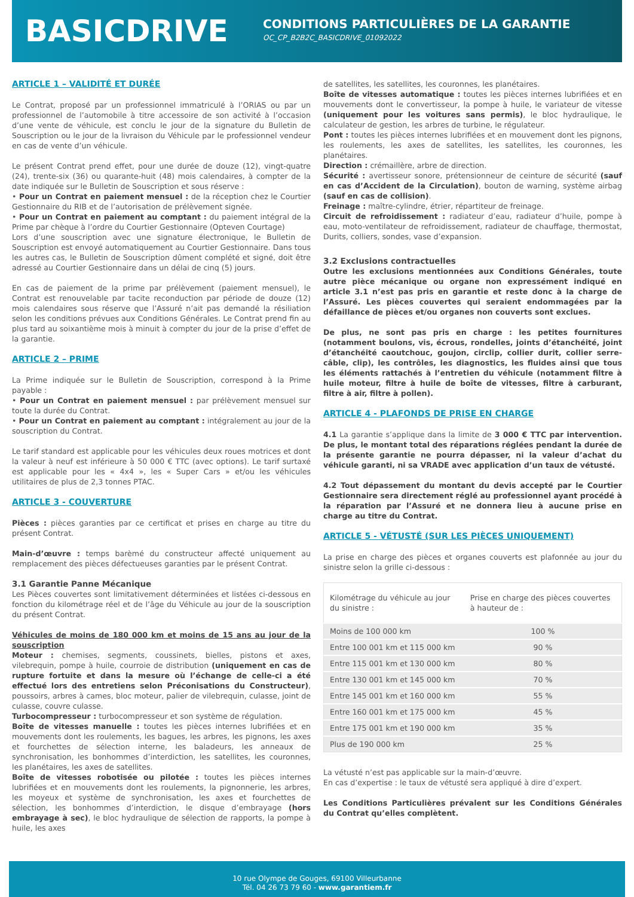BASICDRIVE
CONDITIONS PARTICULIÈRES DE LA GARANTIE
OC_CP_B2B2C_BASICDRIVE_01092022
ARTICLE 1 – VALIDITÉ ET DURÉE
Le Contrat, proposé par un professionnel immatriculé à l’ORIAS ou par un professionnel de l’automobile à titre accessoire de son activité à l’occasion d’une vente de véhicule, est conclu le jour de la signature du Bulletin de Souscription ou le jour de la livraison du Véhicule par le professionnel vendeur en cas de vente d’un véhicule.
Le présent Contrat prend effet, pour une durée de douze (12), vingt-quatre (24), trente-six (36) ou quarante-huit (48) mois calendaires, à compter de la date indiquée sur le Bulletin de Souscription et sous réserve :
• Pour un Contrat en paiement mensuel : de la réception chez le Courtier Gestionnaire du RIB et de l’autorisation de prélèvement signée.
• Pour un Contrat en paiement au comptant : du paiement intégral de la Prime par chèque à l’ordre du Courtier Gestionnaire (Opteven Courtage)
Lors d’une souscription avec une signature électronique, le Bulletin de Souscription est envoyé automatiquement au Courtier Gestionnaire. Dans tous les autres cas, le Bulletin de Souscription dûment complété et signé, doit être adressé au Courtier Gestionnaire dans un délai de cinq (5) jours.
En cas de paiement de la prime par prélèvement (paiement mensuel), le Contrat est renouvelable par tacite reconduction par période de douze (12) mois calendaires sous réserve que l’Assuré n’ait pas demandé la résiliation selon les conditions prévues aux Conditions Générales. Le Contrat prend fin au plus tard au soixantième mois à minuit à compter du jour de la prise d’effet de la garantie.
ARTICLE 2 – PRIME
La Prime indiquée sur le Bulletin de Souscription, correspond à la Prime payable :
• Pour un Contrat en paiement mensuel : par prélèvement mensuel sur toute la durée du Contrat.
• Pour un Contrat en paiement au comptant : intégralement au jour de la souscription du Contrat.
Le tarif standard est applicable pour les véhicules deux roues motrices et dont la valeur à neuf est inférieure à 50 000 € TTC (avec options). Le tarif surtaxé est applicable pour les « 4x4 », les « Super Cars » et/ou les véhicules utilitaires de plus de 2,3 tonnes PTAC.
ARTICLE 3 - COUVERTURE
Pièces : pièces garanties par ce certificat et prises en charge au titre du présent Contrat.
Main-d’œuvre : temps barèmé du constructeur affecté uniquement au remplacement des pièces défectueuses garanties par le présent Contrat.
3.1 Garantie Panne Mécanique
Les Pièces couvertes sont limitativement déterminées et listées ci-dessous en fonction du kilométrage réel et de l’âge du Véhicule au jour de la souscription du présent Contrat.
Véhicules de moins de 180 000 km et moins de 15 ans au jour de la souscription
Moteur : chemises, segments, coussinets, bielles, pistons et axes, vilebrequin, pompe à huile, courroie de distribution (uniquement en cas de rupture fortuite et dans la mesure où l’échange de celle-ci a été effectué lors des entretiens selon Préconisations du Constructeur), poussoirs, arbres à cames, bloc moteur, palier de vilebrequin, culasse, joint de culasse, couvre culasse.
Turbocompresseur : turbocompresseur et son système de régulation.
Boîte de vitesses manuelle : toutes les pièces internes lubrifiées et en mouvements dont les roulements, les bagues, les arbres, les pignons, les axes et fourchettes de sélection interne, les baladeurs, les anneaux de synchronisation, les bonhommes d’interdiction, les satellites, les couronnes, les planétaires, les axes de satellites.
Boîte de vitesses robotisée ou pilotée : toutes les pièces internes lubrifiées et en mouvements dont les roulements, la pignonnerie, les arbres, les moyeux et système de synchronisation, les axes et fourchettes de sélection, les bonhommes d’interdiction, le disque d’embrayage (hors embrayage à sec), le bloc hydraulique de sélection de rapports, la pompe à huile, les axes
de satellites, les satellites, les couronnes, les planétaires.
Boîte de vitesses automatique : toutes les pièces internes lubrifiées et en mouvements dont le convertisseur, la pompe à huile, le variateur de vitesse (uniquement pour les voitures sans permis), le bloc hydraulique, le calculateur de gestion, les arbres de turbine, le régulateur.
Pont : toutes les pièces internes lubrifiées et en mouvement dont les pignons, les roulements, les axes de satellites, les satellites, les couronnes, les planétaires.
Direction : crémaillère, arbre de direction.
Sécurité : avertisseur sonore, prétensionneur de ceinture de sécurité (sauf en cas d’Accident de la Circulation), bouton de warning, système airbag (sauf en cas de collision).
Freinage : maître-cylindre, étrier, répartiteur de freinage.
Circuit de refroidissement : radiateur d’eau, radiateur d’huile, pompe à eau, moto-ventilateur de refroidissement, radiateur de chauffage, thermostat, Durits, colliers, sondes, vase d’expansion.
3.2 Exclusions contractuelles
Outre les exclusions mentionnées aux Conditions Générales, toute autre pièce mécanique ou organe non expressément indiqué en article 3.1 n’est pas pris en garantie et reste donc à la charge de l’Assuré. Les pièces couvertes qui seraient endommagées par la défaillance de pièces et/ou organes non couverts sont exclues.
De plus, ne sont pas pris en charge : les petites fournitures (notamment boulons, vis, écrous, rondelles, joints d’étanchéité, joint d’étanchéité caoutchouc, goujon, circlip, collier durit, collier serre-câble, clip), les contrôles, les diagnostics, les fluides ainsi que tous les éléments rattachés à l’entretien du véhicule (notamment filtre à huile moteur, filtre à huile de boîte de vitesses, filtre à carburant, filtre à air, filtre à pollen).
ARTICLE 4 - PLAFONDS DE PRISE EN CHARGE
4.1 La garantie s’applique dans la limite de 3 000 € TTC par intervention. De plus, le montant total des réparations réglées pendant la durée de la présente garantie ne pourra dépasser, ni la valeur d’achat du véhicule garanti, ni sa VRADE avec application d’un taux de vétusté.
4.2 Tout dépassement du montant du devis accepté par le Courtier Gestionnaire sera directement réglé au professionnel ayant procédé à la réparation par l’Assuré et ne donnera lieu à aucune prise en charge au titre du Contrat.
ARTICLE 5 - VÉTUSTÉ (SUR LES PIÈCES UNIQUEMENT)
La prise en charge des pièces et organes couverts est plafonnée au jour du sinistre selon la grille ci-dessous :
| Kilométrage du véhicule au jour du sinistre : | Prise en charge des pièces couvertes à hauteur de : |
| --- | --- |
| Moins de 100 000 km | 100 % |
| Entre 100 001 km et 115 000 km | 90 % |
| Entre 115 001 km et 130 000 km | 80 % |
| Entre 130 001 km et 145 000 km | 70 % |
| Entre 145 001 km et 160 000 km | 55 % |
| Entre 160 001 km et 175 000 km | 45 % |
| Entre 175 001 km et 190 000 km | 35 % |
| Plus de 190 000 km | 25 % |
La vétusté n’est pas applicable sur la main-d’œuvre.
En cas d’expertise : le taux de vétusté sera appliqué à dire d’expert.
Les Conditions Particulières prévalent sur les Conditions Générales du Contrat qu’elles complètent.
10 rue Olympe de Gouges, 69100 Villeurbanne
Tél. 04 26 73 79 60 - www.garantiem.fr